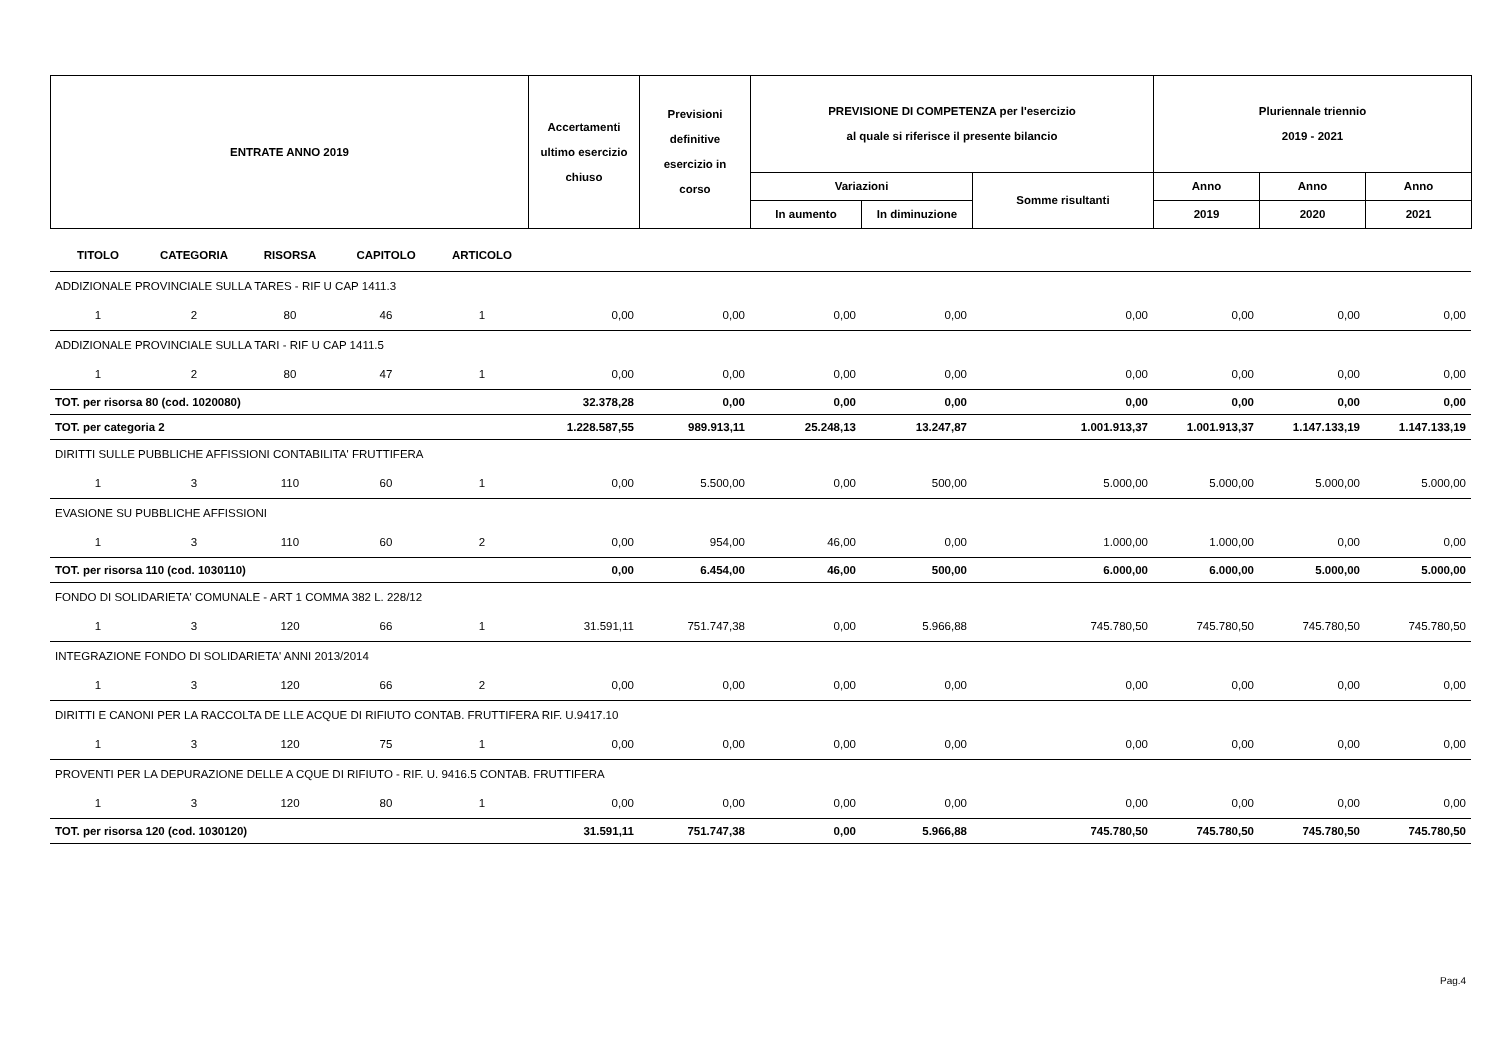| ENTRATE ANNO 2019 | Accertamenti ultimo esercizio chiuso | Previsioni definitive esercizio in corso | PREVISIONE DI COMPETENZA per l'esercizio al quale si riferisce il presente bilancio | | | Pluriennale triennio 2019 - 2021 | | |
| | | | Variazioni | | Somme risultanti | Anno | Anno | Anno |
| | | | In aumento | In diminuzione | | 2019 | 2020 | 2021 |
| TITOLO | CATEGORIA | RISORSA | CAPITOLO | ARTICOLO | | | | | | | | |
| --- | --- | --- | --- | --- | --- | --- | --- | --- | --- | --- | --- | --- |
| ADDIZIONALE PROVINCIALE SULLA TARES - RIF U CAP 1411.3 | | | | | | | | | | | | |
| 1 | 2 | 80 | 46 | 1 | 0,00 | 0,00 | 0,00 | 0,00 | 0,00 | 0,00 | 0,00 | 0,00 |
| ADDIZIONALE PROVINCIALE SULLA TARI - RIF U CAP 1411.5 | | | | | | | | | | | | |
| 1 | 2 | 80 | 47 | 1 | 0,00 | 0,00 | 0,00 | 0,00 | 0,00 | 0,00 | 0,00 | 0,00 |
| TOT. per risorsa 80 (cod. 1020080) | | | | | 32.378,28 | 0,00 | 0,00 | 0,00 | 0,00 | 0,00 | 0,00 | 0,00 |
| TOT. per categoria 2 | | | | | 1.228.587,55 | 989.913,11 | 25.248,13 | 13.247,87 | 1.001.913,37 | 1.001.913,37 | 1.147.133,19 | 1.147.133,19 |
| DIRITTI SULLE PUBBLICHE AFFISSIONI CONTABILITA' FRUTTIFERA | | | | | | | | | | | | |
| 1 | 3 | 110 | 60 | 1 | 0,00 | 5.500,00 | 0,00 | 500,00 | 5.000,00 | 5.000,00 | 5.000,00 | 5.000,00 |
| EVASIONE SU PUBBLICHE AFFISSIONI | | | | | | | | | | | | |
| 1 | 3 | 110 | 60 | 2 | 0,00 | 954,00 | 46,00 | 0,00 | 1.000,00 | 1.000,00 | 0,00 | 0,00 |
| TOT. per risorsa 110 (cod. 1030110) | | | | | 0,00 | 6.454,00 | 46,00 | 500,00 | 6.000,00 | 6.000,00 | 5.000,00 | 5.000,00 |
| FONDO DI SOLIDARIETA' COMUNALE - ART 1 COMMA 382 L. 228/12 | | | | | | | | | | | | |
| 1 | 3 | 120 | 66 | 1 | 31.591,11 | 751.747,38 | 0,00 | 5.966,88 | 745.780,50 | 745.780,50 | 745.780,50 | 745.780,50 |
| INTEGRAZIONE FONDO DI SOLIDARIETA' ANNI 2013/2014 | | | | | | | | | | | | |
| 1 | 3 | 120 | 66 | 2 | 0,00 | 0,00 | 0,00 | 0,00 | 0,00 | 0,00 | 0,00 | 0,00 |
| DIRITTI E CANONI PER LA RACCOLTA DE LLE ACQUE DI RIFIUTO CONTAB. FRUTTIFERA RIF. U.9417.10 | | | | | | | | | | | | |
| 1 | 3 | 120 | 75 | 1 | 0,00 | 0,00 | 0,00 | 0,00 | 0,00 | 0,00 | 0,00 | 0,00 |
| PROVENTI PER LA DEPURAZIONE DELLE A CQUE DI RIFIUTO - RIF. U. 9416.5 CONTAB. FRUTTIFERA | | | | | | | | | | | | |
| 1 | 3 | 120 | 80 | 1 | 0,00 | 0,00 | 0,00 | 0,00 | 0,00 | 0,00 | 0,00 | 0,00 |
| TOT. per risorsa 120 (cod. 1030120) | | | | | 31.591,11 | 751.747,38 | 0,00 | 5.966,88 | 745.780,50 | 745.780,50 | 745.780,50 | 745.780,50 |
Pag.4